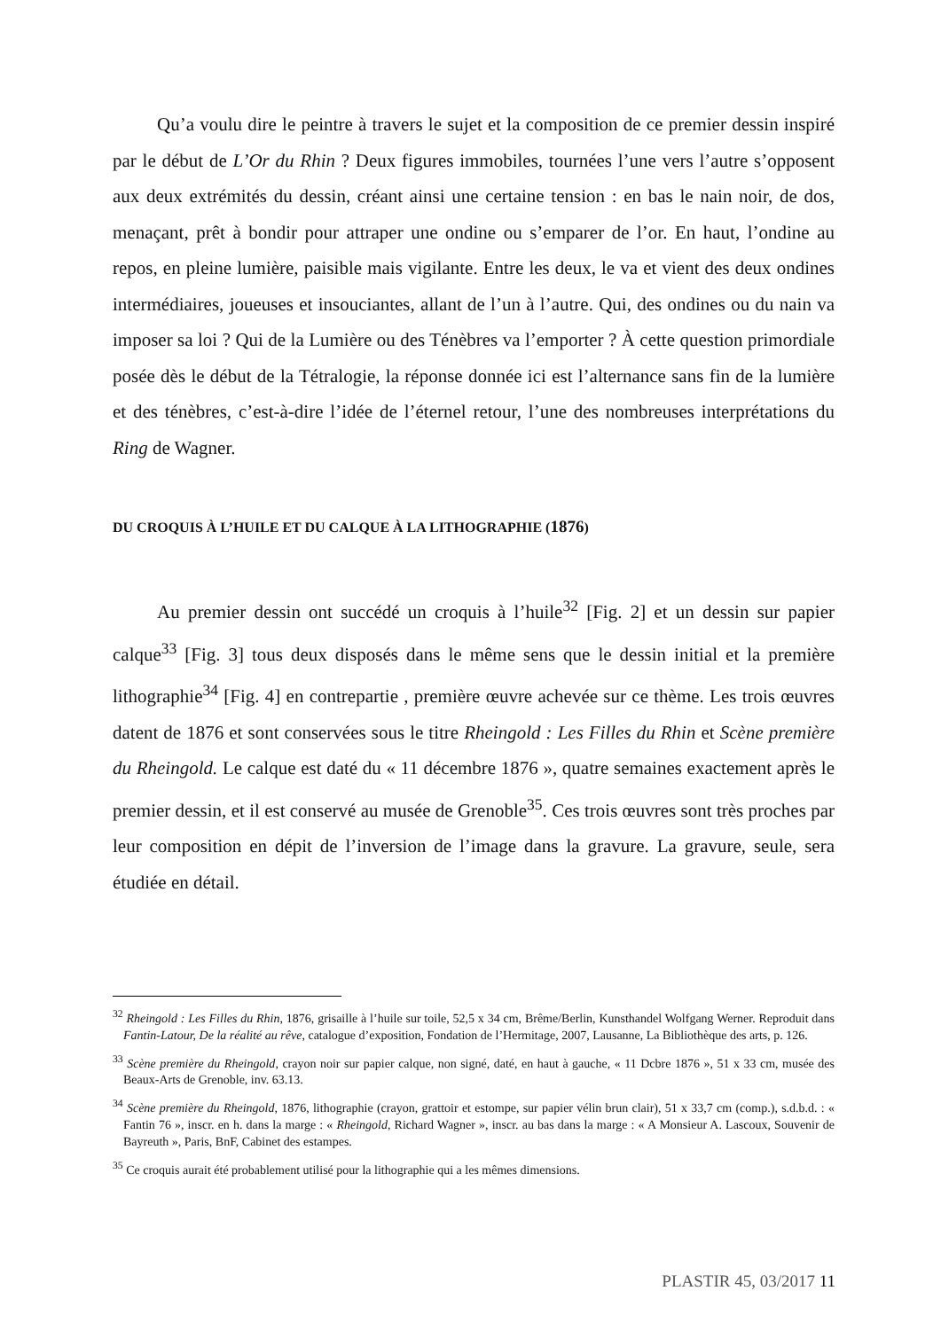Qu’a voulu dire le peintre à travers le sujet et la composition de ce premier dessin inspiré par le début de L’Or du Rhin ? Deux figures immobiles, tournées l’une vers l’autre s’opposent aux deux extrémités du dessin, créant ainsi une certaine tension : en bas le nain noir, de dos, menaçant, prêt à bondir pour attraper une ondine ou s’emparer de l’or. En haut, l’ondine au repos, en pleine lumière, paisible mais vigilante. Entre les deux, le va et vient des deux ondines intermédiaires, joueuses et insouciantes, allant de l’un à l’autre. Qui, des ondines ou du nain va imposer sa loi ? Qui de la Lumière ou des Ténèbres va l’emporter ? À cette question primordiale posée dès le début de la Tétralogie, la réponse donnée ici est l’alternance sans fin de la lumière et des ténèbres, c’est-à-dire l’idée de l’éternel retour, l’une des nombreuses interprétations du Ring de Wagner.
DU CROQUIS À L’HUILE ET DU CALQUE À LA LITHOGRAPHIE (1876)
Au premier dessin ont succédé un croquis à l’huile<sup>32</sup> [Fig. 2] et un dessin sur papier calque<sup>33</sup> [Fig. 3] tous deux disposés dans le même sens que le dessin initial et la première lithographie<sup>34</sup> [Fig. 4] en contrepartie , première œuvre achevée sur ce thème. Les trois œuvres datent de 1876 et sont conservées sous le titre Rheingold : Les Filles du Rhin et Scène première du Rheingold. Le calque est daté du « 11 décembre 1876 », quatre semaines exactement après le premier dessin, et il est conservé au musée de Grenoble<sup>35</sup>. Ces trois œuvres sont très proches par leur composition en dépit de l’inversion de l’image dans la gravure. La gravure, seule, sera étudiée en détail.
<sup>32</sup> Rheingold : Les Filles du Rhin, 1876, grisaille à l’huile sur toile, 52,5 x 34 cm, Brême/Berlin, Kunsthandel Wolfgang Werner. Reproduit dans Fantin-Latour, De la réalité au rêve, catalogue d’exposition, Fondation de l’Hermitage, 2007, Lausanne, La Bibliothèque des arts, p. 126.
<sup>33</sup> Scène première du Rheingold, crayon noir sur papier calque, non signé, daté, en haut à gauche, « 11 Dcbre 1876 », 51 x 33 cm, musée des Beaux-Arts de Grenoble, inv. 63.13.
<sup>34</sup> Scène première du Rheingold, 1876, lithographie (crayon, grattoir et estompe, sur papier vélin brun clair), 51 x 33,7 cm (comp.), s.d.b.d. : « Fantin 76 », inscr. en h. dans la marge : « Rheingold, Richard Wagner », inscr. au bas dans la marge : « A Monsieur A. Lascoux, Souvenir de Bayreuth », Paris, BnF, Cabinet des estampes.
<sup>35</sup> Ce croquis aurait été probablement utilisé pour la lithographie qui a les mêmes dimensions.
PLASTIR 45, 03/2017 11